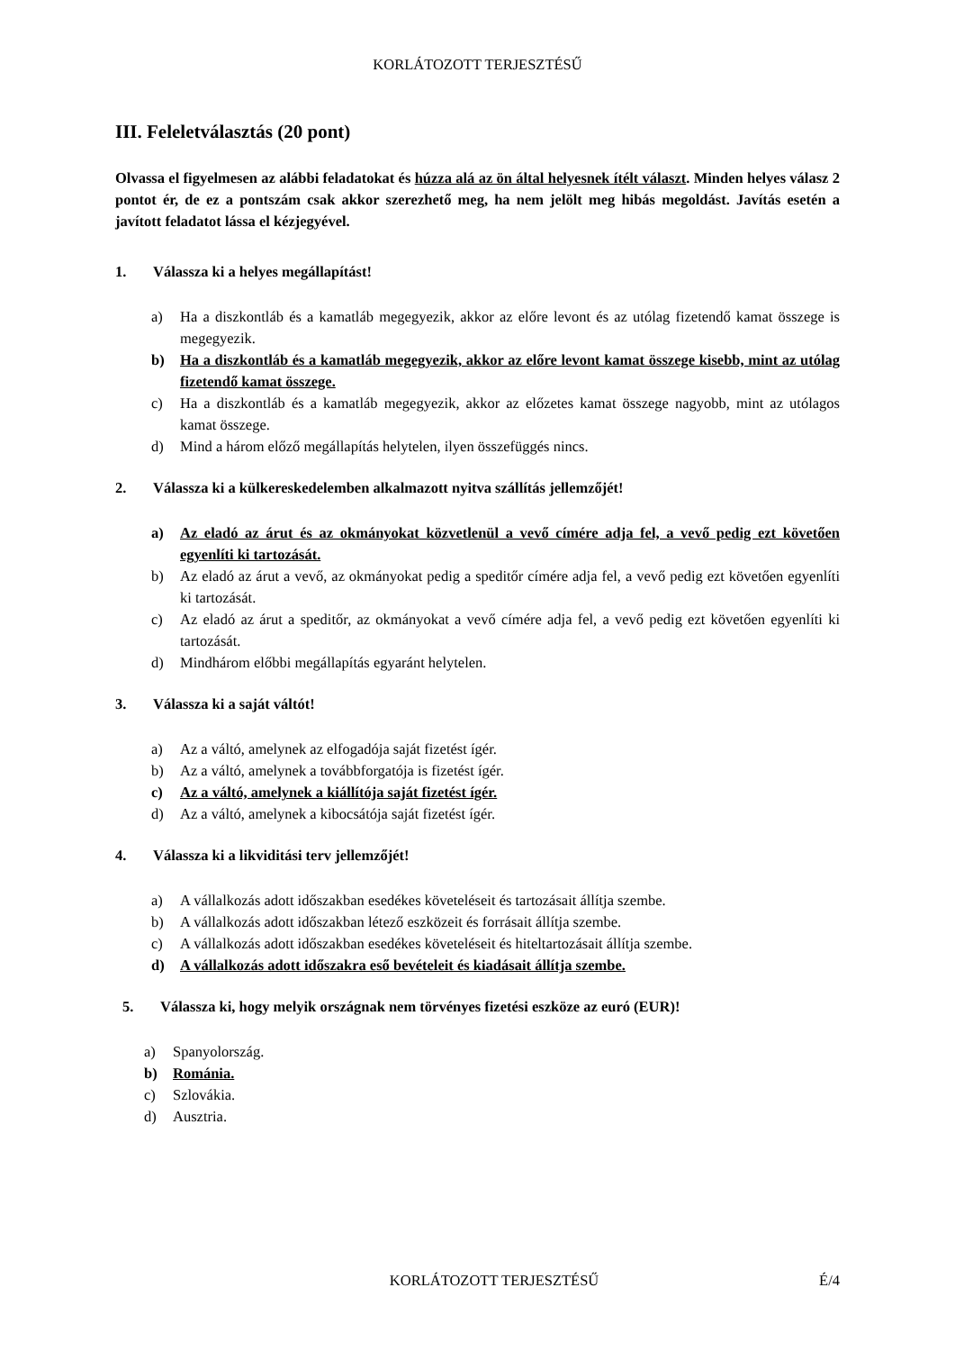KORLÁTOZOTT TERJESZTÉSŰ
III. Feleletválasztás (20 pont)
Olvassa el figyelmesen az alábbi feladatokat és húzza alá az ön által helyesnek ítélt választ. Minden helyes válasz 2 pontot ér, de ez a pontszám csak akkor szerezhető meg, ha nem jelölt meg hibás megoldást. Javítás esetén a javított feladatot lássa el kézjegyével.
1. Válassza ki a helyes megállapítást!
a) Ha a diszkontláb és a kamatláb megegyezik, akkor az előre levont és az utólag fizetendő kamat összege is megegyezik.
b) Ha a diszkontláb és a kamatláb megegyezik, akkor az előre levont kamat összege kisebb, mint az utólag fizetendő kamat összege.
c) Ha a diszkontláb és a kamatláb megegyezik, akkor az előzetes kamat összege nagyobb, mint az utólagos kamat összege.
d) Mind a három előző megállapítás helytelen, ilyen összefüggés nincs.
2. Válassza ki a külkereskedelemben alkalmazott nyitva szállítás jellemzőjét!
a) Az eladó az árut és az okmányokat közvetlenül a vevő címére adja fel, a vevő pedig ezt követően egyenlíti ki tartozását.
b) Az eladó az árut a vevő, az okmányokat pedig a speditőr címére adja fel, a vevő pedig ezt követően egyenlíti ki tartozását.
c) Az eladó az árut a speditőr, az okmányokat a vevő címére adja fel, a vevő pedig ezt követően egyenlíti ki tartozását.
d) Mindhárom előbbi megállapítás egyaránt helytelen.
3. Válassza ki a saját váltót!
a) Az a váltó, amelynek az elfogadója saját fizetést ígér.
b) Az a váltó, amelynek a továbbforgatója is fizetést ígér.
c) Az a váltó, amelynek a kiállítója saját fizetést ígér.
d) Az a váltó, amelynek a kibocsátója saját fizetést ígér.
4. Válassza ki a likviditási terv jellemzőjét!
a) A vállalkozás adott időszakban esedékes követeléseit és tartozásait állítja szembe.
b) A vállalkozás adott időszakban létező eszközeit és forrásait állítja szembe.
c) A vállalkozás adott időszakban esedékes követeléseit és hiteltartozásait állítja szembe.
d) A vállalkozás adott időszakra eső bevételeit és kiadásait állítja szembe.
5. Válassza ki, hogy melyik országnak nem törvényes fizetési eszköze az euró (EUR)!
a) Spanyolország.
b) Románia.
c) Szlovákia.
d) Ausztria.
KORLÁTOZOTT TERJESZTÉSŰ É/4